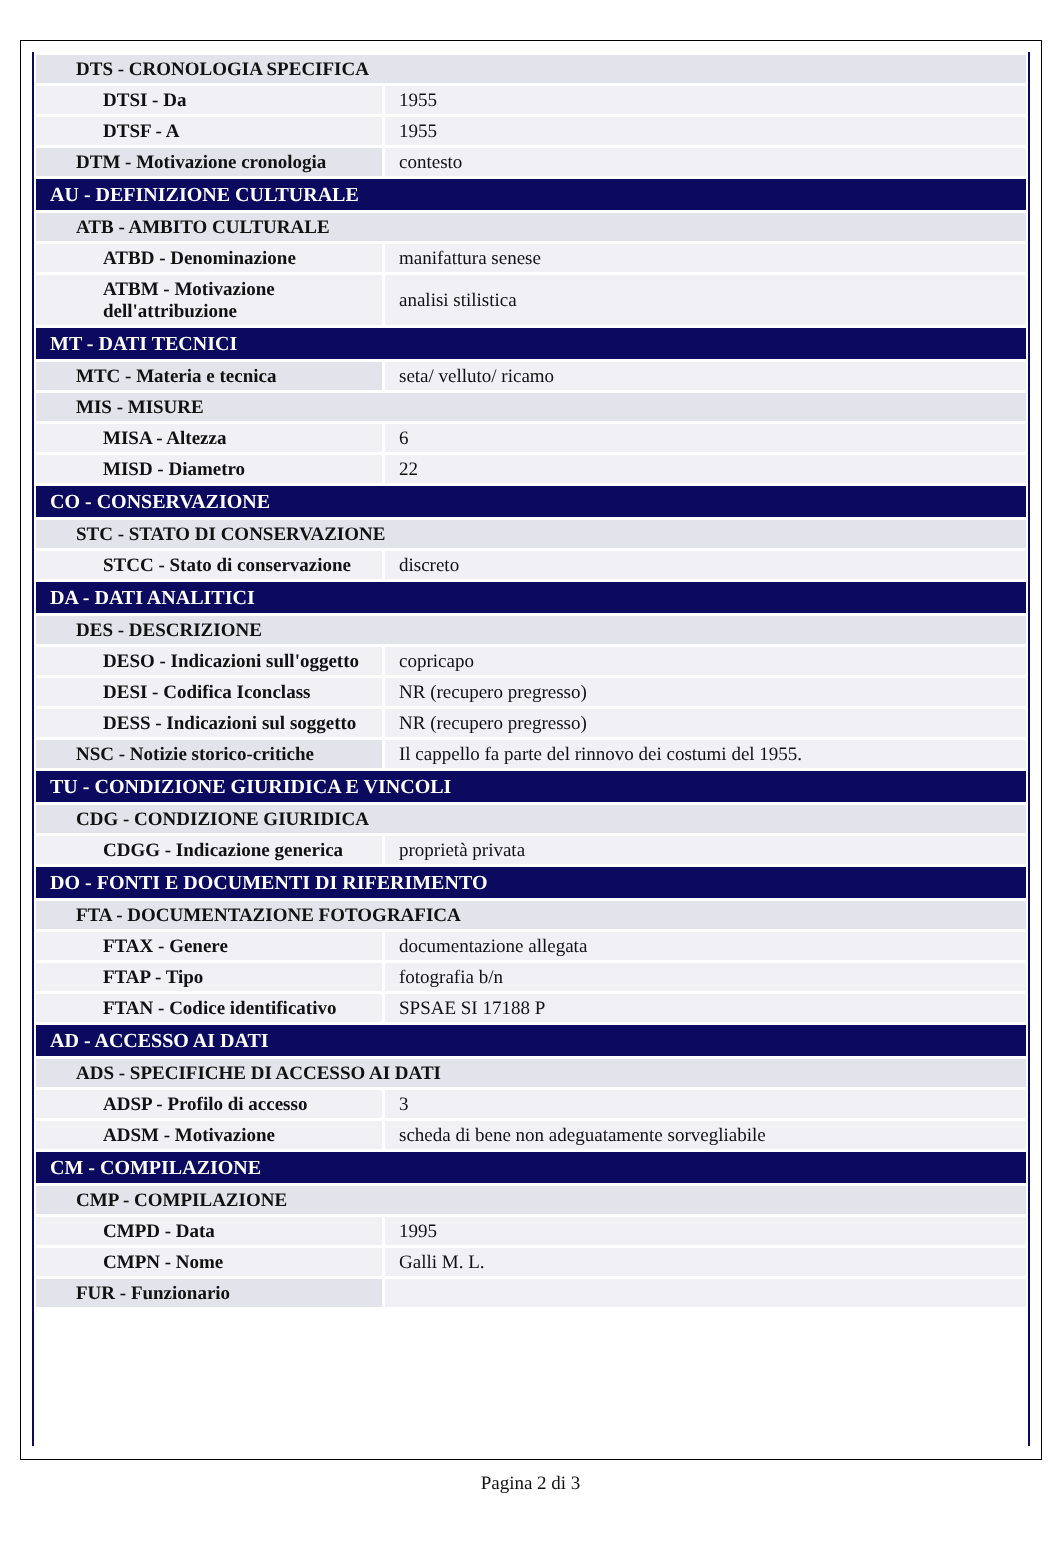| DTS - CRONOLOGIA SPECIFICA | |
| DTSI - Da | 1955 |
| DTSF - A | 1955 |
| DTM - Motivazione cronologia | contesto |
| AU - DEFINIZIONE CULTURALE | |
| ATB - AMBITO CULTURALE | |
| ATBD - Denominazione | manifattura senese |
| ATBM - Motivazione dell'attribuzione | analisi stilistica |
| MT - DATI TECNICI | |
| MTC - Materia e tecnica | seta/ velluto/ ricamo |
| MIS - MISURE | |
| MISA - Altezza | 6 |
| MISD - Diametro | 22 |
| CO - CONSERVAZIONE | |
| STC - STATO DI CONSERVAZIONE | |
| STCC - Stato di conservazione | discreto |
| DA - DATI ANALITICI | |
| DES - DESCRIZIONE | |
| DESO - Indicazioni sull'oggetto | copricapo |
| DESI - Codifica Iconclass | NR (recupero pregresso) |
| DESS - Indicazioni sul soggetto | NR (recupero pregresso) |
| NSC - Notizie storico-critiche | Il cappello fa parte del rinnovo dei costumi del 1955. |
| TU - CONDIZIONE GIURIDICA E VINCOLI | |
| CDG - CONDIZIONE GIURIDICA | |
| CDGG - Indicazione generica | proprietà privata |
| DO - FONTI E DOCUMENTI DI RIFERIMENTO | |
| FTA - DOCUMENTAZIONE FOTOGRAFICA | |
| FTAX - Genere | documentazione allegata |
| FTAP - Tipo | fotografia b/n |
| FTAN - Codice identificativo | SPSAE SI 17188 P |
| AD - ACCESSO AI DATI | |
| ADS - SPECIFICHE DI ACCESSO AI DATI | |
| ADSP - Profilo di accesso | 3 |
| ADSM - Motivazione | scheda di bene non adeguatamente sorvegliabile |
| CM - COMPILAZIONE | |
| CMP - COMPILAZIONE | |
| CMPD - Data | 1995 |
| CMPN - Nome | Galli M. L. |
| FUR - Funzionario | |
Pagina 2 di 3